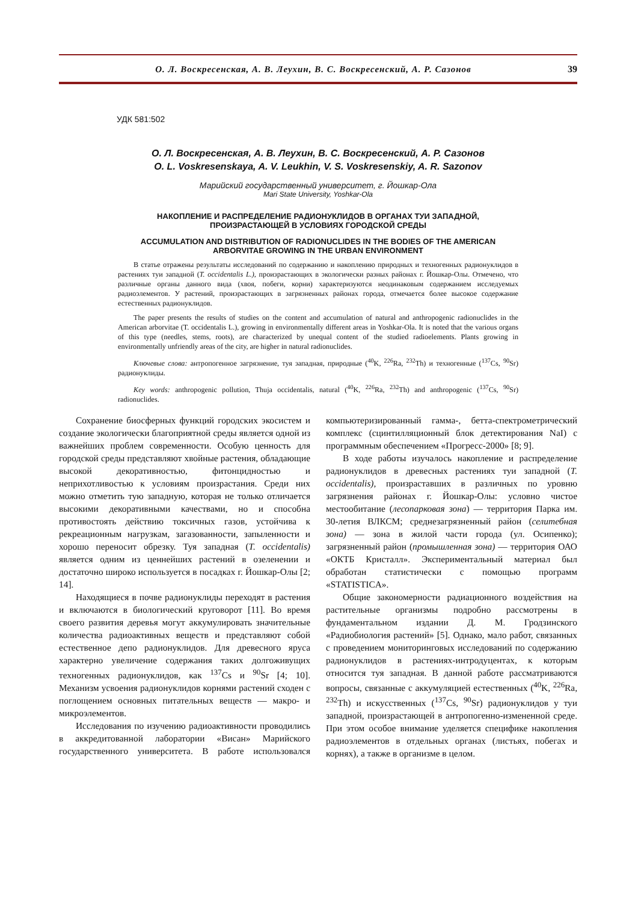О. Л. Воскресенская, А. В. Леухин, В. С. Воскресенский, А. Р. Сазонов 39
УДК 581:502
О. Л. Воскресенская, А. В. Леухин, В. С. Воскресенский, А. Р. Сазонов
O. L. Voskresenskaya, A. V. Leukhin, V. S. Voskresenskiy, A. R. Sazonov
Марийский государственный университет, г. Йошкар-Ола
Mari State University, Yoshkar-Ola
НАКОПЛЕНИЕ И РАСПРЕДЕЛЕНИЕ РАДИОНУКЛИДОВ В ОРГАНАХ ТУИ ЗАПАДНОЙ,
ПРОИЗРАСТАЮЩЕЙ В УСЛОВИЯХ ГОРОДСКОЙ СРЕДЫ
ACCUMULATION AND DISTRIBUTION OF RADIONUCLIDES IN THE BODIES OF THE AMERICAN
ARBORVITAE GROWING IN THE URBAN ENVIRONMENT
В статье отражены результаты исследований по содержанию и накоплению природных и техногенных радионуклидов в растениях туи западной (T. occidentalis L.), произрастающих в экологически разных районах г. Йошкар-Олы. Отмечено, что различные органы данного вида (хвоя, побеги, корни) характеризуются неодинаковым содержанием исследуемых радиоэлементов. У растений, произрастающих в загрязненных районах города, отмечается более высокое содержание естественных радионуклидов.
The paper presents the results of studies on the content and accumulation of natural and anthropogenic radionuclides in the American arborvitae (T. occidentalis L.), growing in environmentally different areas in Yoshkar-Ola. It is noted that the various organs of this type (needles, stems, roots), are characterized by unequal content of the studied radioelements. Plants growing in environmentally unfriendly areas of the city, are higher in natural radionuclides.
Ключевые слова: антропогенное загрязнение, туя западная, природные (<sup>40</sup>K, <sup>226</sup>Ra, <sup>232</sup>Th) и техногенные (<sup>137</sup>Cs, <sup>90</sup>Sr) радионуклиды.
Key words: anthropogenic pollution, Thuja occidentalis, natural (<sup>40</sup>K, <sup>226</sup>Ra, <sup>232</sup>Th) and anthropogenic (<sup>137</sup>Cs, <sup>90</sup>Sr) radionuclides.
Сохранение биосферных функций городских экосистем и создание экологически благоприятной среды является одной из важнейших проблем современности. Особую ценность для городской среды представляют хвойные растения, обладающие высокой декоративностью, фитонцидностью и неприхотливостью к условиям произрастания. Среди них можно отметить тую западную, которая не только отличается высокими декоративными качествами, но и способна противостоять действию токсичных газов, устойчива к рекреационным нагрузкам, загазованности, запыленности и хорошо переносит обрезку. Туя западная (T. occidentalis) является одним из ценнейших растений в озеленении и достаточно широко используется в посадках г. Йошкар-Олы [2; 14].
Находящиеся в почве радионуклиды переходят в растения и включаются в биологический круговорот [11]. Во время своего развития деревья могут аккумулировать значительные количества радиоактивных веществ и представляют собой естественное депо радионуклидов. Для древесного яруса характерно увеличение содержания таких долгоживущих техногенных радионуклидов, как <sup>137</sup>Cs и <sup>90</sup>Sr [4; 10]. Механизм усвоения радионуклидов корнями растений сходен с поглощением основных питательных веществ — макро- и микроэлементов.
Исследования по изучению радиоактивности проводились в аккредитованной лаборатории «Висан» Марийского государственного университета. В работе использовался компьютеризированный гамма-, бетта-спектрометрический комплекс (сцинтилляционный блок детектирования NaI) с программным обеспечением «Прогресс-2000» [8; 9].
В ходе работы изучалось накопление и распределение радионуклидов в древесных растениях туи западной (T. occidentalis), произраставших в различных по уровню загрязнения районах г. Йошкар-Олы: условно чистое местообитание (лесопарковая зона) — территория Парка им. 30-летия ВЛКСМ; среднезагрязненный район (селитебная зона) — зона в жилой части города (ул. Осипенко); загрязненный район (промышленная зона) — территория ОАО «ОКТБ Кристалл». Экспериментальный материал был обработан статистически с помощью программ «STATISTICA».
Общие закономерности радиационного воздействия на растительные организмы подробно рассмотрены в фундаментальном издании Д. М. Гродзинского «Радиобиология растений» [5]. Однако, мало работ, связанных с проведением мониторинговых исследований по содержанию радионуклидов в растениях-интродуцентах, к которым относится туя западная. В данной работе рассматриваются вопросы, связанные с аккумуляцией естественных (<sup>40</sup>K, <sup>226</sup>Ra, <sup>232</sup>Th) и искусственных (<sup>137</sup>Cs, <sup>90</sup>Sr) радионуклидов у туи западной, произрастающей в антропогенно-измененной среде. При этом особое внимание уделяется специфике накопления радиоэлементов в отдельных органах (листьях, побегах и корнях), а также в организме в целом.